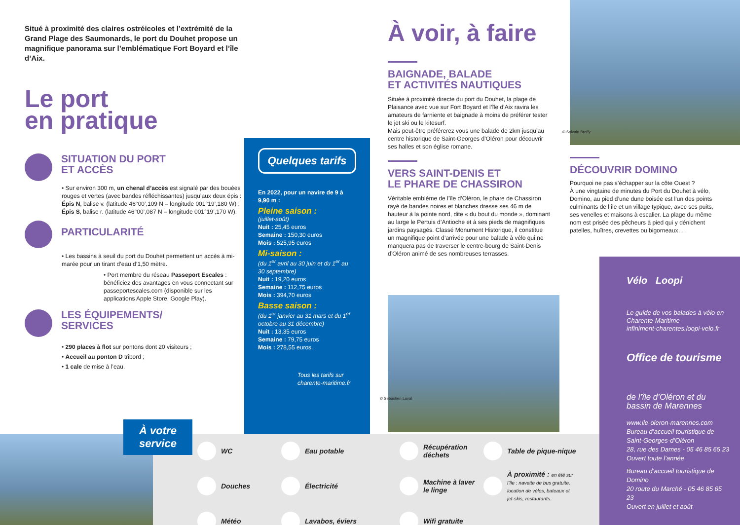Situé à proximité des claires ostréicoles et l’extrémité de la Grand Plage des Saumonards, le port du Douhet propose un magnifique panorama sur l’emblématique Fort Boyard et l’île d’Aix.
Le port
en pratique
SITUATION DU PORT
ET ACCÈS
• Sur environ 300 m, un chenal d’accès est signalé par des bouées rouges et vertes (avec bandes réfléchissantes) jusqu’aux deux épis :
Épis N, balise v. (latitude 46°00’,109 N – longitude 001°19’,180 W) ;
Épis S, balise r. (latitude 46°00’,087 N – longitude 001°19’,170 W).
PARTICULARITÉ
• Les bassins à seuil du port du Douhet permettent un accès à mi-marée pour un tirant d’eau d’1,50 mètre.
• Port membre du réseau Passeport Escales : bénéficiez des avantages en vous connectant sur passeportescales.com (disponible sur les applications Apple Store, Google Play).
LES ÉQUIPEMENTS/
SERVICES
• 290 places à flot sur pontons dont 20 visiteurs ;
• Accueil au ponton D tribord ;
• 1 cale de mise à l’eau.
Quelques tarifs
En 2022, pour un navire de 9 à 9,90 m :
Pleine saison :
(juillet-août)
Nuit : 25,45 euros
Semaine : 150,30 euros
Mois : 525,95 euros
Mi-saison :
(du 1<sup>er</sup> avril au 30 juin et du 1<sup>er</sup> au 30 septembre)
Nuit : 19,20 euros
Semaine : 112,75 euros
Mois : 394,70 euros
Basse saison :
(du 1<sup>er</sup> janvier au 31 mars et du 1<sup>er</sup> octobre au 31 décembre)
Nuit : 13,35 euros
Semaine : 79,75 euros
Mois : 278,55 euros.
Tous les tarifs sur charente-maritime.fr
À voir, à faire
BAIGNADE, BALADE
ET ACTIVITÉS NAUTIQUES
Située à proximité directe du port du Douhet, la plage de Plaisance avec vue sur Fort Boyard et l’île d’Aix ravira les amateurs de farniente et baignade à moins de préférer tester le jet ski ou le kitesurf.
Mais peut-être préférerez vous une balade de 2km jusqu’au centre historique de Saint-Georges d’Oléron pour découvrir ses halles et son église romane.
VERS SAINT-DENIS ET
LE PHARE DE CHASSIRON
Véritable emblème de l’île d’Oléron, le phare de Chassiron rayé de bandes noires et blanches dresse ses 46 m de hauteur à la pointe nord, dite « du bout du monde », dominant au large le Pertuis d’Antioche et à ses pieds de magnifiques jardins paysagés. Classé Monument Historique, il constitue un magnifique point d’arrivée pour une balade à vélo qui ne manquera pas de traverser le centre-bourg de Saint-Denis d’Oléron animé de ses nombreuses terrasses.
© Sebastien Laval
© Sylvain Breffy
DÉCOUVRIR DOMINO
Pourquoi ne pas s’échapper sur la côte Ouest ?
À une vingtaine de minutes du Port du Douhet à vélo, Domino, au pied d’une dune boisée est l’un des points culminants de l’île et un village typique, avec ses puits, ses venelles et maisons à escalier. La plage du même nom est prisée des pêcheurs à pied qui y dénichent patelles, huîtres, crevettes ou bigorneaux…
À votre service
WC
Eau potable
Récupération déchets
Table de pique-nique
Douches
Électricité
Machine à laver le linge
À proximité : en été sur l’île : navette de bus gratuite, location de vélos, bateaux et jet-skis, restaurants.
Météo
Lavabos, éviers
Wifi gratuite
Vélo Loopi
Le guide de vos balades à vélo en Charente-Maritime
infiniment-charentes.loopi-velo.fr
Office de tourisme
de l’île d’Oléron et du bassin de Marennes
www.ile-oleron-marennes.com
Bureau d’accueil touristique de Saint-Georges-d’Oléron
28, rue des Dames - 05 46 85 65 23
Ouvert toute l’année
Bureau d’accueil touristique de Domino
20 route du Marché - 05 46 85 65 23
Ouvert en juillet et août